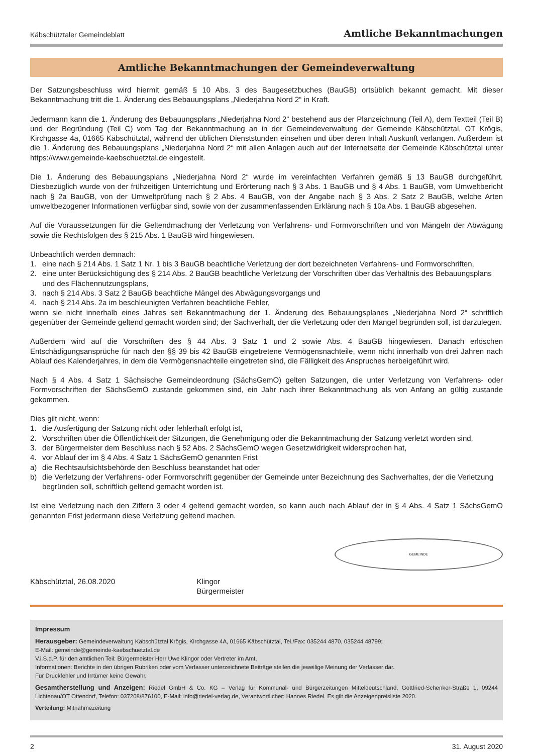Käbschütztaler Gemeindeblatt Amtliche Bekanntmachungen
Amtliche Bekanntmachungen der Gemeindeverwaltung
Der Satzungsbeschluss wird hiermit gemäß § 10 Abs. 3 des Baugesetzbuches (BauGB) ortsüblich bekannt gemacht. Mit dieser Bekanntmachung tritt die 1. Änderung des Bebauungsplans „Niederjahna Nord 2“ in Kraft.
Jedermann kann die 1. Änderung des Bebauungsplans „Niederjahna Nord 2“ bestehend aus der Planzeichnung (Teil A), dem Textteil (Teil B) und der Begründung (Teil C) vom Tag der Bekanntmachung an in der Gemeindeverwaltung der Gemeinde Käbschütztal, OT Krögis, Kirchgasse 4a, 01665 Käbschütztal, während der üblichen Dienststunden einsehen und über deren Inhalt Auskunft verlangen. Außerdem ist die 1. Änderung des Bebauungsplans „Niederjahna Nord 2“ mit allen Anlagen auch auf der Internetseite der Gemeinde Käbschütztal unter https://www.gemeinde-kaebschuetztal.de eingestellt.
Die 1. Änderung des Bebauungsplans „Niederjahna Nord 2“ wurde im vereinfachten Verfahren gemäß § 13 BauGB durchgeführt. Diesbezüglich wurde von der frühzeitigen Unterrichtung und Erörterung nach § 3 Abs. 1 BauGB und § 4 Abs. 1 BauGB, vom Umweltbericht nach § 2a BauGB, von der Umweltprüfung nach § 2 Abs. 4 BauGB, von der Angabe nach § 3 Abs. 2 Satz 2 BauGB, welche Arten umweltbezogener Informationen verfügbar sind, sowie von der zusammenfassenden Erklärung nach § 10a Abs. 1 BauGB abgesehen.
Auf die Voraussetzungen für die Geltendmachung der Verletzung von Verfahrens- und Formvorschriften und von Mängeln der Abwägung sowie die Rechtsfolgen des § 215 Abs. 1 BauGB wird hingewiesen.
Unbeachtlich werden demnach:
1. eine nach § 214 Abs. 1 Satz 1 Nr. 1 bis 3 BauGB beachtliche Verletzung der dort bezeichneten Verfahrens- und Formvorschriften,
2. eine unter Berücksichtigung des § 214 Abs. 2 BauGB beachtliche Verletzung der Vorschriften über das Verhältnis des Bebauungsplans und des Flächennutzungsplans,
3. nach § 214 Abs. 3 Satz 2 BauGB beachtliche Mängel des Abwägungsvorgangs und
4. nach § 214 Abs. 2a im beschleunigten Verfahren beachtliche Fehler,
wenn sie nicht innerhalb eines Jahres seit Bekanntmachung der 1. Änderung des Bebauungsplanes „Niederjahna Nord 2“ schriftlich gegenüber der Gemeinde geltend gemacht worden sind; der Sachverhalt, der die Verletzung oder den Mangel begründen soll, ist darzulegen.
Außerdem wird auf die Vorschriften des § 44 Abs. 3 Satz 1 und 2 sowie Abs. 4 BauGB hingewiesen. Danach erlöschen Entschädigungsansprüche für nach den §§ 39 bis 42 BauGB eingetretene Vermögensnachteile, wenn nicht innerhalb von drei Jahren nach Ablauf des Kalenderjahres, in dem die Vermögensnachteile eingetreten sind, die Fälligkeit des Anspruches herbeigeführt wird.
Nach § 4 Abs. 4 Satz 1 Sächsische Gemeindeordnung (SächsGemO) gelten Satzungen, die unter Verletzung von Verfahrens- oder Formvorschriften der SächsGemO zustande gekommen sind, ein Jahr nach ihrer Bekanntmachung als von Anfang an gültig zustande gekommen.
Dies gilt nicht, wenn:
1. die Ausfertigung der Satzung nicht oder fehlerhaft erfolgt ist,
2. Vorschriften über die Öffentlichkeit der Sitzungen, die Genehmigung oder die Bekanntmachung der Satzung verletzt worden sind,
3. der Bürgermeister dem Beschluss nach § 52 Abs. 2 SächsGemO wegen Gesetzwidrigkeit widersprochen hat,
4. vor Ablauf der im § 4 Abs. 4 Satz 1 SächsGemO genannten Frist
a) die Rechtsaufsichtsbehörde den Beschluss beanstandet hat oder
b) die Verletzung der Verfahrens- oder Formvorschrift gegenüber der Gemeinde unter Bezeichnung des Sachverhaltes, der die Verletzung begründen soll, schriftlich geltend gemacht worden ist.
Ist eine Verletzung nach den Ziffern 3 oder 4 geltend gemacht worden, so kann auch nach Ablauf der in § 4 Abs. 4 Satz 1 SächsGemO genannten Frist jedermann diese Verletzung geltend machen.
Käbschütztal, 26.08.2020
Klingor
Bürgermeister
GEMEINDE
Impressum
Herausgeber: Gemeindeverwaltung Käbschütztal Krögis, Kirchgasse 4A, 01665 Käbschütztal, Tel./Fax: 035244 4870, 035244 48799;
E-Mail: gemeinde@gemeinde-kaebschuetztal.de
V.i.S.d.P. für den amtlichen Teil: Bürgermeister Herr Uwe Klingor oder Vertreter im Amt,
Informationen: Berichte in den übrigen Rubriken oder vom Verfasser unterzeichnete Beiträge stellen die jeweilige Meinung der Verfasser dar.
Für Druckfehler und Irrtümer keine Gewähr.
Gesamtherstellung und Anzeigen: Riedel GmbH & Co. KG – Verlag für Kommunal- und Bürgerzeitungen Mitteldeutschland, Gottfried-Schenker-Straße 1, 09244 Lichtenau/OT Ottendorf, Telefon: 037208/876100, E-Mail: info@riedel-verlag.de, Verantwortlicher: Hannes Riedel. Es gilt die Anzeigenpreisliste 2020.
Verteilung: Mitnahmezeitung
2 31. August 2020